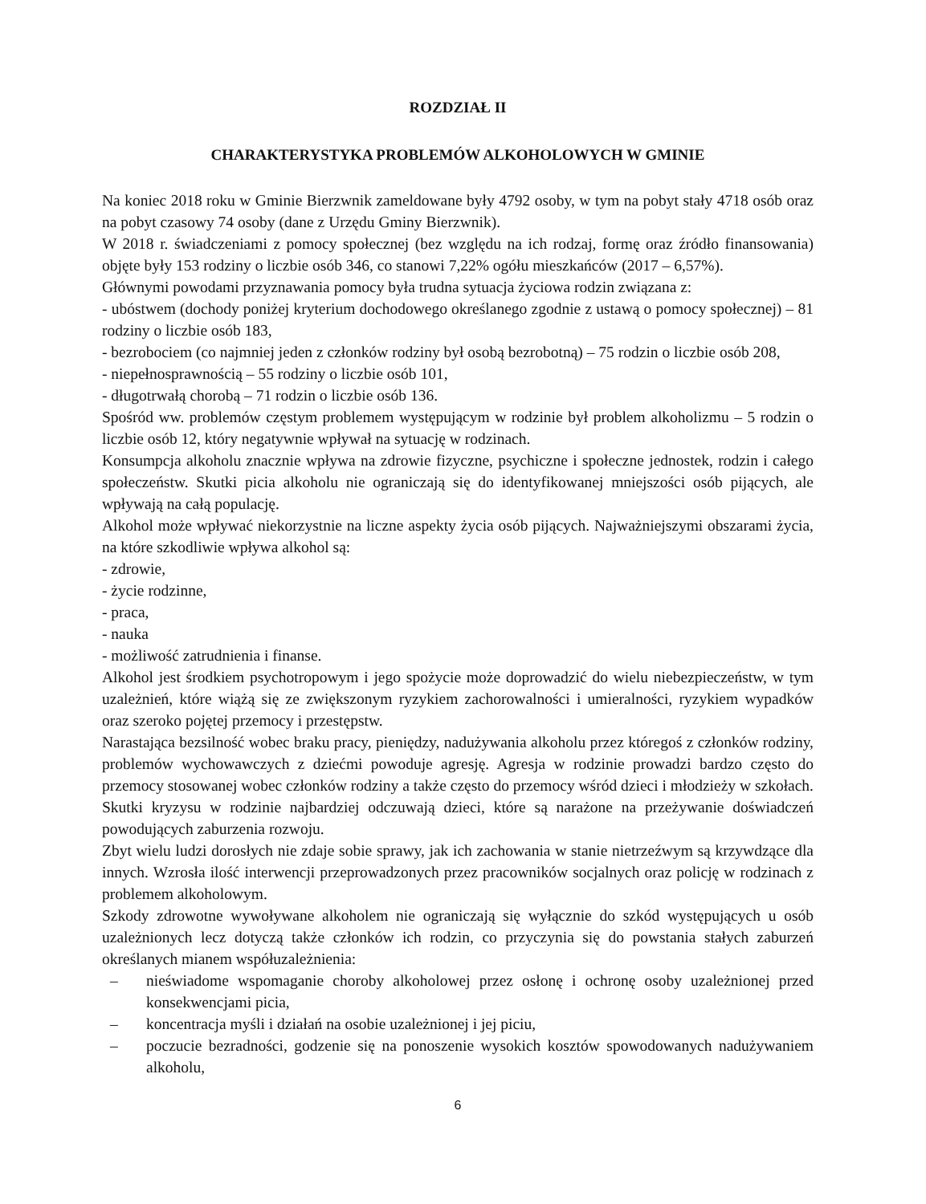ROZDZIAŁ II
CHARAKTERYSTYKA PROBLEMÓW ALKOHOLOWYCH W GMINIE
Na koniec 2018 roku w Gminie Bierzwnik zameldowane były 4792 osoby, w tym na pobyt stały 4718 osób oraz na pobyt czasowy 74 osoby (dane z Urzędu Gminy Bierzwnik).
W 2018 r. świadczeniami z pomocy społecznej (bez względu na ich rodzaj, formę oraz źródło finansowania) objęte były 153 rodziny o liczbie osób 346, co stanowi 7,22% ogółu mieszkańców (2017 – 6,57%).
Głównymi powodami przyznawania pomocy była trudna sytuacja życiowa rodzin związana z:
- ubóstwem (dochody poniżej kryterium dochodowego określanego zgodnie z ustawą o pomocy społecznej) – 81 rodziny o liczbie osób 183,
- bezrobociem (co najmniej jeden z członków rodziny był osobą bezrobotną) – 75 rodzin o liczbie osób 208,
- niepełnosprawnością – 55 rodziny o liczbie osób 101,
- długotrwałą chorobą – 71 rodzin o liczbie osób 136.
Spośród ww. problemów częstym problemem występującym w rodzinie był problem alkoholizmu – 5 rodzin o liczbie osób 12, który negatywnie wpływał na sytuację w rodzinach.
Konsumpcja alkoholu znacznie wpływa na zdrowie fizyczne, psychiczne i społeczne jednostek, rodzin i całego społeczeństw. Skutki picia alkoholu nie ograniczają się do identyfikowanej mniejszości osób pijących, ale wpływają na całą populację.
Alkohol może wpływać niekorzystnie na liczne aspekty życia osób pijących. Najważniejszymi obszarami życia, na które szkodliwie wpływa alkohol są:
- zdrowie,
- życie rodzinne,
- praca,
- nauka
- możliwość zatrudnienia i finanse.
Alkohol jest środkiem psychotropowym i jego spożycie może doprowadzić do wielu niebezpieczeństw, w tym uzależnień, które wiążą się ze zwiększonym ryzykiem zachorowalności i umieralności, ryzykiem wypadków oraz szeroko pojętej przemocy i przestępstw.
Narastająca bezsilność wobec braku pracy, pieniędzy, nadużywania alkoholu przez któregoś z członków rodziny, problemów wychowawczych z dziećmi powoduje agresję. Agresja w rodzinie prowadzi bardzo często do przemocy stosowanej wobec członków rodziny a także często do przemocy wśród dzieci i młodzieży w szkołach. Skutki kryzysu w rodzinie najbardziej odczuwają dzieci, które są narażone na przeżywanie doświadczeń powodujących zaburzenia rozwoju.
Zbyt wielu ludzi dorosłych nie zdaje sobie sprawy, jak ich zachowania w stanie nietrzeźwym są krzywdzące dla innych. Wzrosła ilość interwencji przeprowadzonych przez pracowników socjalnych oraz policję w rodzinach z problemem alkoholowym.
Szkody zdrowotne wywoływane alkoholem nie ograniczają się wyłącznie do szkód występujących u osób uzależnionych lecz dotyczą także członków ich rodzin, co przyczynia się do powstania stałych zaburzeń określanych mianem współuzależnienia:
– nieświadome wspomaganie choroby alkoholowej przez osłonę i ochronę osoby uzależnionej przed konsekwencjami picia,
– koncentracja myśli i działań na osobie uzależnionej i jej piciu,
– poczucie bezradności, godzenie się na ponoszenie wysokich kosztów spowodowanych nadużywaniem alkoholu,
6